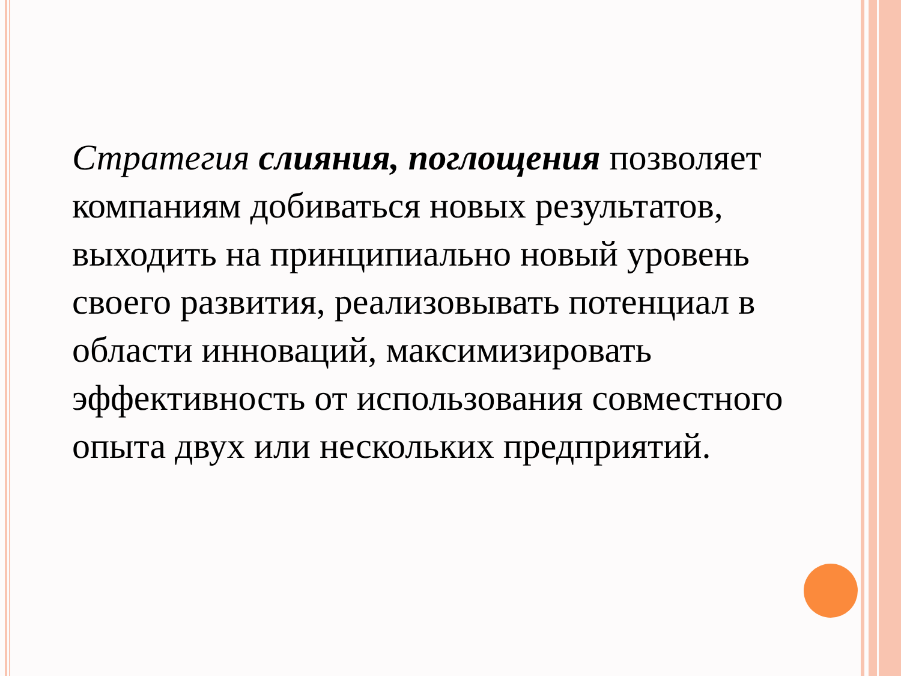Стратегия слияния, поглощения позволяет компаниям добиваться новых результатов, выходить на принципиально новый уровень своего развития, реализовывать потенциал в области инноваций, максимизировать эффективность от использования совместного опыта двух или нескольких предприятий.